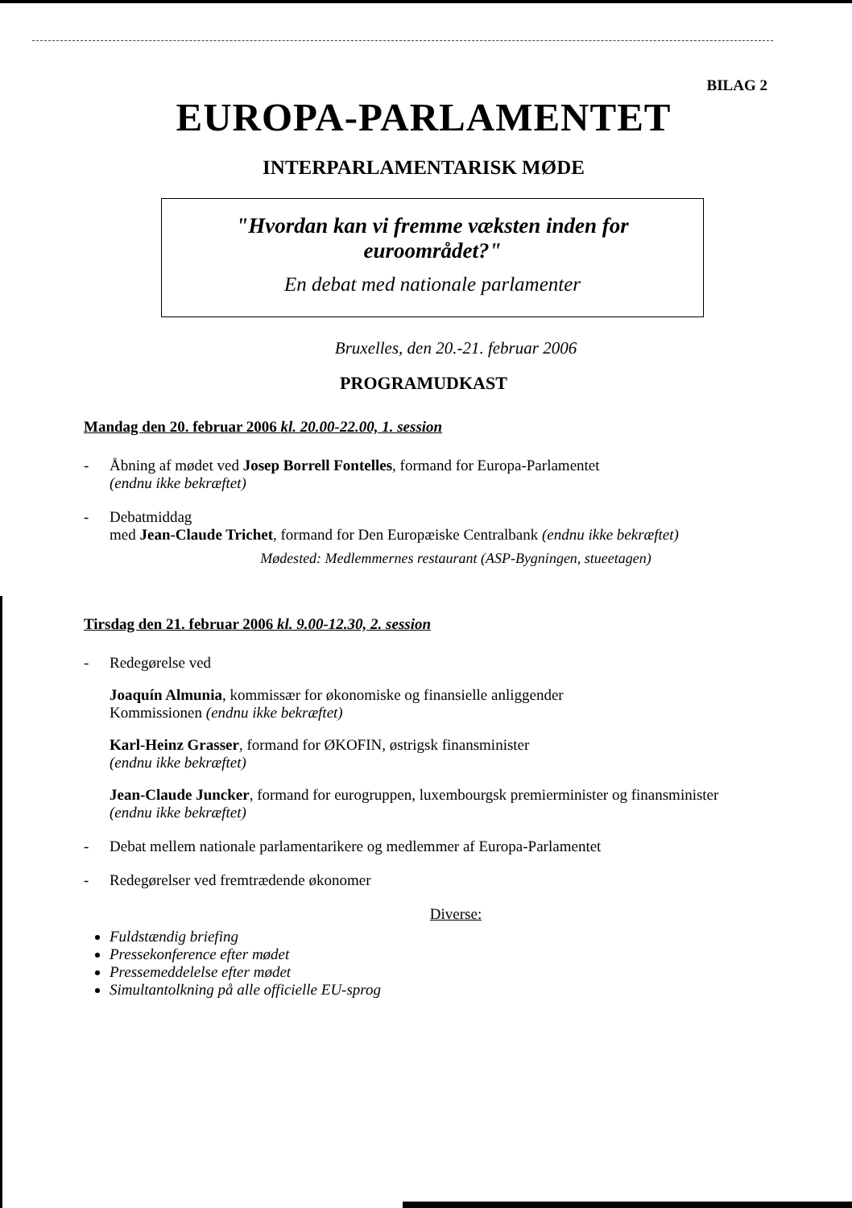BILAG 2
EUROPA-PARLAMENTET
INTERPARLAMENTARISK MØDE
"Hvordan kan vi fremme væksten inden for
euroområdet?"
En debat med nationale parlamenter
Bruxelles, den 20.-21. februar 2006
PROGRAMUDKAST
Mandag den 20. februar 2006 kl. 20.00-22.00, 1. session
- Åbning af mødet ved Josep Borrell Fontelles, formand for Europa-Parlamentet
(endnu ikke bekræftet)
- Debatmiddag
med Jean-Claude Trichet, formand for Den Europæiske Centralbank (endnu ikke bekræftet)
Mødested: Medlemmernes restaurant (ASP-Bygningen, stueetagen)
Tirsdag den 21. februar 2006 kl. 9.00-12.30, 2. session
- Redegørelse ved
Joaquín Almunia, kommissær for økonomiske og finansielle anliggender
Kommissionen (endnu ikke bekræftet)
Karl-Heinz Grasser, formand for ØKOFIN, østrigsk finansminister
(endnu ikke bekræftet)
Jean-Claude Juncker, formand for eurogruppen, luxembourgsk premierminister og finansminister (endnu ikke bekræftet)
- Debat mellem nationale parlamentarikere og medlemmer af Europa-Parlamentet
- Redegørelser ved fremtrædende økonomer
Diverse:
Fuldstændig briefing
Pressekonference efter mødet
Pressemeddelelse efter mødet
Simultantolkning på alle officielle EU-sprog